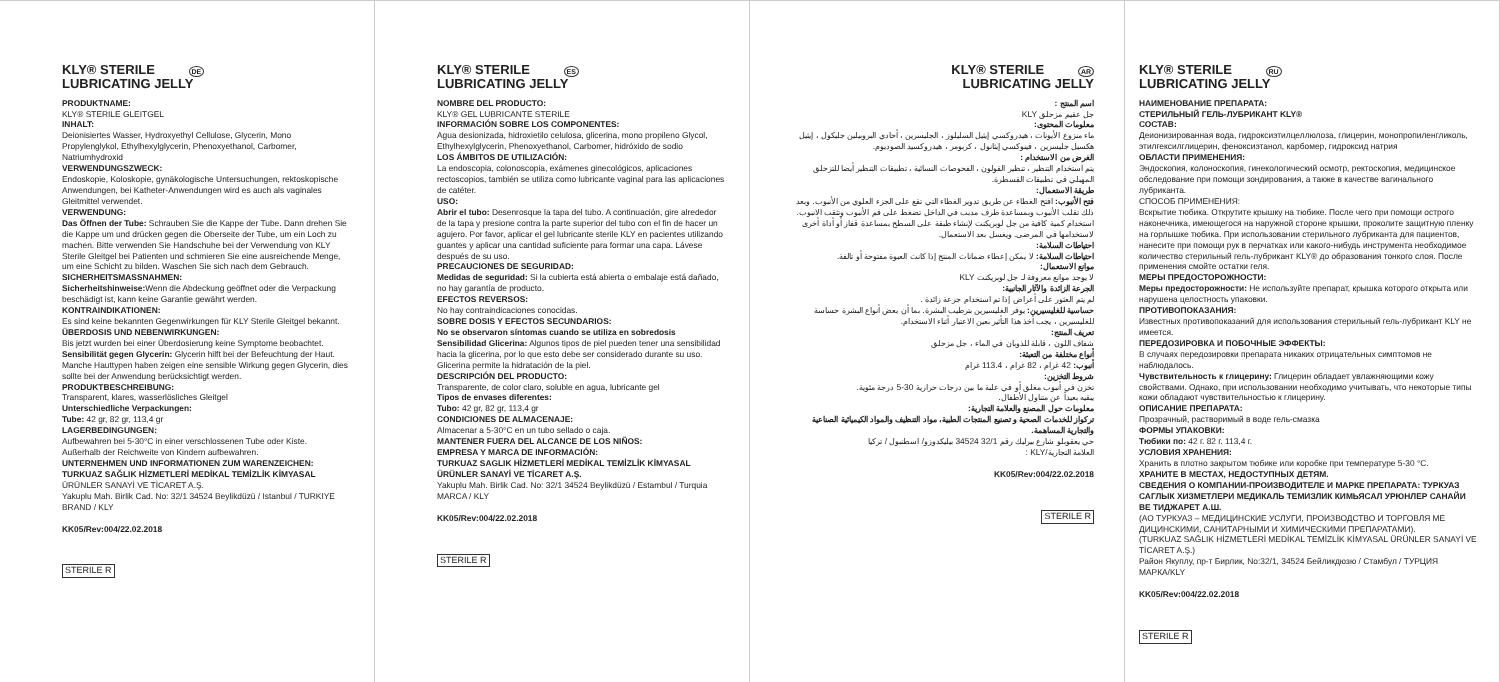KLY® STERILE DE
LUBRICATING JELLY
PRODUKTNAME:
KLY® STERILE GLEITGEL
INHALT:
Deionisiertes Wasser, Hydroxyethyl Cellulose, Glycerin, Mono Propylenglykol, Ethylhexylglycerin, Phenoxyethanol, Carbomer, Natriumhydroxid
VERWENDUNGSZWECK:
Endoskopie, Koloskopie, gynäkologische Untersuchungen, rektoskopische Anwendungen, bei Katheter-Anwendungen wird es auch als vaginales Gleitmittel verwendet.
VERWENDUNG:
Das Öffnen der Tube: Schrauben Sie die Kappe der Tube. Dann drehen Sie die Kappe um und drücken gegen die Oberseite der Tube, um ein Loch zu machen. Bitte verwenden Sie Handschuhe bei der Verwendung von KLY Sterile Gleitgel bei Patienten und schmieren Sie eine ausreichende Menge, um eine Schicht zu bilden. Waschen Sie sich nach dem Gebrauch.
SICHERHEITSMASSNAHMEN:
Sicherheitshinweise: Wenn die Abdeckung geöffnet oder die Verpackung beschädigt ist, kann keine Garantie gewährt werden.
KONTRAINDIKATIONEN:
Es sind keine bekannten Gegenwirkungen für KLY Sterile Gleitgel bekannt.
ÜBERDOSIS UND NEBENWIRKUNGEN:
Bis jetzt wurden bei einer Überdosierung keine Symptome beobachtet.
Sensibilität gegen Glycerin: Glycerin hilft bei der Befeuchtung der Haut. Manche Hauttypen haben zeigen eine sensible Wirkung gegen Glycerin, dies sollte bei der Anwendung berücksichtigt werden.
PRODUKTBESCHREIBUNG:
Transparent, klares, wasserlösliches Gleitgel
Unterschiedliche Verpackungen:
Tube: 42 gr, 82 gr, 113,4 gr
LAGERBEDINGUNGEN:
Aufbewahren bei 5-30°C in einer verschlossenen Tube oder Kiste.
Außerhalb der Reichweite von Kindern aufbewahren.
UNTERNEHMEN UND INFORMATIONEN ZUM WARENZEICHEN:
TURKUAZ SAĞLIK HİZMETLERİ MEDİKAL TEMİZLİK KİMYASAL
ÜRÜNLER SANAYİ VE TİCARET A.Ş.
Yakuplu Mah. Birlik Cad. No: 32/1 34524 Beylikdüzü / Istanbul / TURKIYE BRAND / KLY
KK05/Rev:004/22.02.2018
STERILE R
KLY® STERILE ES
LUBRICATING JELLY
NOMBRE DEL PRODUCTO:
KLY® GEL LUBRICANTE STERILE
INFORMACIÓN SOBRE LOS COMPONENTES:
Agua desionizada, hidroxietilo celulosa, glicerina, mono propileno Glycol, Ethylhexylglycerin, Phenoxyethanol, Carbomer, hidróxido de sodio
LOS ÁMBITOS DE UTILIZACIÓN:
La endoscopia, colonoscopia, exámenes ginecológicos, aplicaciones rectoscopios, también se utiliza como lubricante vaginal para las aplicaciones de catéter.
USO:
Abrir el tubo: Desenrosque la tapa del tubo. A continuación, gire alrededor de la tapa y presione contra la parte superior del tubo con el fin de hacer un agujero. Por favor, aplicar el gel lubricante sterile KLY en pacientes utilizando guantes y aplicar una cantidad suficiente para formar una capa. Lávese después de su uso.
PRECAUCIONES DE SEGURIDAD:
Medidas de seguridad: Si la cubierta está abierta o embalaje está dañado, no hay garantía de producto.
EFECTOS REVERSOS:
No hay contraindicaciones conocidas.
SOBRE DOSIS Y EFECTOS SECUNDARIOS:
No se observaron síntomas cuando se utiliza en sobredosis
Sensibilidad Glicerina: Algunos tipos de piel pueden tener una sensibilidad hacia la glicerina, por lo que esto debe ser considerado durante su uso. Glicerina permite la hidratación de la piel.
DESCRIPCIÓN DEL PRODUCTO:
Transparente, de color claro, soluble en agua, lubricante gel
Tipos de envases diferentes:
Tubo: 42 gr, 82 gr, 113,4 gr
CONDICIONES DE ALMACENAJE:
Almacenar a 5-30°C en un tubo sellado o caja.
MANTENER FUERA DEL ALCANCE DE LOS NIÑOS:
EMPRESA Y MARCA DE INFORMACIÓN:
TURKUAZ SAGLIK HİZMETLERİ MEDİKAL TEMİZLİK KİMYASAL ÜRÜNLER SANAYİ VE TİCARET A.Ş.
Yakuplu Mah. Birlik Cad. No: 32/1 34524 Beylikdüzü / Estambul / Turquia
MARCA / KLY
KK05/Rev:004/22.02.2018
STERILE R
KLY® STERILE AR
LUBRICATING JELLY
اسم المنتج :
جل عقيم مزحلق KLY
معلومات المحتوى:
ماء منزوع الأيونات ، هيدروكسي إيثيل السليلوز ، الجليسرين ، أحادي البروبيلين جليكول ، إيثيل هكسيل جليسرين ، فينوكسي إيثانول ، كربومر ، هيدروكسيد الصوديوم.
الغرض من الاستخدام :
يتم استخدام التنظير ، تنظير القولون ، الفحوصات النسائية ، تطبيقات التنظير أيضا للتزحلق المهبلي في تطبيقات القسطرة.
طريقة الاستعمال:
فتح الأنبوب: افتح الغطاء عن طريق تدوير الغطاء التي تقع على الجزء العلوي من الأنبوب. وبعد ذلك تقلب الأنبوب وبمساعدة طرف مدبب في الداخل تضغط على فم الأنبوب وتثقب الانبوب. استخدام كمية كافية من جل لوبريكنت لإنشاء طبقة على السطح بمساعدة قفاز أو أداة أخرى لاستخدامها في المرضى. ويغسل بعد الاستعمال.
احتياطات السلامة:
احتياطات السلامة: لا يمكن إعطاء ضمانات المنتج إذا كانت العبوة مفتوحة أو تالفة.
موانع الاستعمال:
لا يوجد موانع معروفة لـ جل لوبريكنت KLY
الجرعة الزائدة والآثار الجانبية:
لم يتم العثور على أعراض إذا تم استخدام جرعة زائدة .
حساسية للغليسيرين: يوفر الغليسيرين بترطيب البشرة. بما أن بعض أنواع البشرة حساسة للغليسيرين ، يجب أخذ هذا التأثير بعين الاعتبار أثناء الاستخدام.
تعريف المنتج:
شفاف اللون ، قابلة للذوبان في الماء ، جل مزحلق
أنواع مختلفة من التعبئة:
أنبوب: 42 غرام ، 82 غرام ، 113.4 غرام
شروط التخزين:
تخزن في أنبوب مغلق أو في علبة ما بين درجات حرارية 30-5 درجة مئوية.
يبقيه بعيداً عن متناول الأطفال.
معلومات حول المصنع والعلامة التجارية:
تركواز للخدمات الصحية و تصنيع المنتجات الطبية، مواد التنظيف والمواد الكيميائية الصناعية والتجارية المساهمة.
حي يعقوبلو شارع بيرليك رقم 32/1 34524 بيليكدوزو/ اسطنبول / تركيا
العلامة التجارية/KLY :
KK05/Rev:004/22.02.2018
STERILE R
KLY® STERILE RU
LUBRICATING JELLY
НАИМЕНОВАНИЕ ПРЕПАРАТА:
СТЕРИЛЬНЫЙ ГЕЛЬ-ЛУБРИКАНТ KLY®
СОСТАВ:
Деионизированная вода, гидроксиэтилцеллюлоза, глицерин, монопропиленгликоль, этилгексилглицерин, феноксиэтанол, карбомер, гидроксид натрия
ОБЛАСТИ ПРИМЕНЕНИЯ:
Эндоскопия, колоноскопия, гинекологический осмотр, ректоскопия, медицинское обследование при помощи зондирования, а также в качестве вагинального лубриканта.
СПОСОБ ПРИМЕНЕНИЯ:
Вскрытие тюбика. Открутите крышку на тюбике. После чего при помощи острого наконечника, имеющегося на наружной стороне крышки, проколите защитную пленку на горлышке тюбика. При использовании стерильного лубриканта для пациентов, нанесите при помощи рук в перчатках или какого-нибудь инструмента необходимое количество стерильный гель-лубрикант KLY® до образования тонкого слоя. После применения смойте остатки геля.
МЕРЫ ПРЕДОСТОРОЖНОСТИ:
Меры предосторожности: Не используйте препарат, крышка которого открыта или нарушена целостность упаковки.
ПРОТИВОПОКАЗАНИЯ:
Известных противопоказаний для использования стерильный гель-лубрикант KLY не имеется.
ПЕРЕДОЗИРОВКА И ПОБОЧНЫЕ ЭФФЕКТЫ:
В случаях передозировки препарата никаких отрицательных симптомов не наблюдалось.
Чувствительность к глицерину: Глицерин обладает увлажняющими кожу свойствами. Однако, при использовании необходимо учитывать, что некоторые типы кожи обладают чувствительностью к глицерину.
ОПИСАНИЕ ПРЕПАРАТА:
Прозрачный, растворимый в воде гель-смазка
ФОРМЫ УПАКОВКИ:
Тюбики по: 42 г. 82 г. 113,4 г.
УСЛОВИЯ ХРАНЕНИЯ:
Хранить в плотно закрытом тюбике или коробке при температуре 5-30 °C.
ХРАНИТЕ В МЕСТАХ, НЕДОСТУПНЫХ ДЕТЯМ.
СВЕДЕНИЯ О КОМПАНИИ-ПРОИЗВОДИТЕЛЕ И МАРКЕ ПРЕПАРАТА: ТУРКУАЗ САГЛЫК ХИЗМЕТЛЕРИ МЕДИКАЛЬ ТЕМИЗЛИК КИМЬЯСАЛ УРЮНЛЕР САНАЙИ ВЕ ТИДЖАРЕТ А.Ш.
(АО ТУРКУАЗ – МЕДИЦИНСКИЕ УСЛУГИ, ПРОИЗВОДСТВО И ТОРГОВЛЯ МЕ ДИЦИНСКИМИ, САНИТАРНЫМИ И ХИМИЧЕСКИМИ ПРЕПАРАТАМИ).
(TURKUAZ SAĞLIK HİZMETLERİ MEDİKAL TEMİZLİK KİMYASAL ÜRÜNLER SANAYİ VE TİCARET A.Ş.)
Район Якуплу, пр-т Бирлик, No:32/1, 34524 Бейликдюзю / Стамбул / ТУРЦИЯ МАРКА/KLY
KK05/Rev:004/22.02.2018
STERILE R